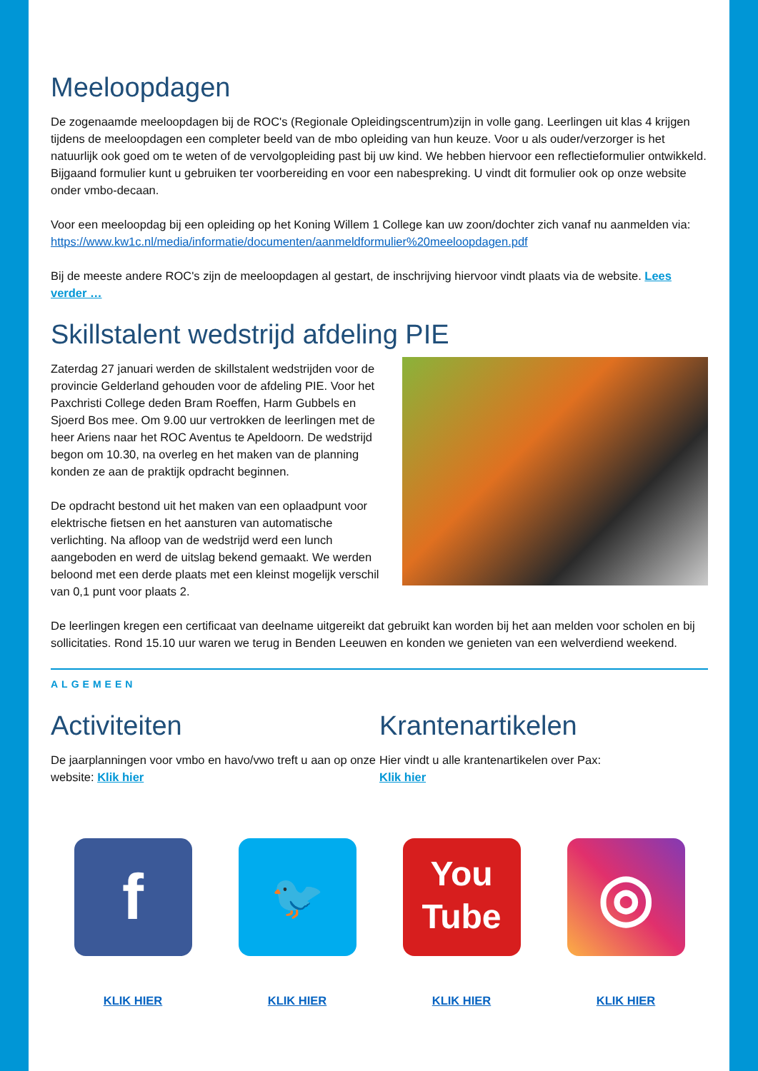Meeloopdagen
De zogenaamde meeloopdagen bij de ROC's (Regionale Opleidingscentrum)zijn in volle gang. Leerlingen uit klas 4 krijgen tijdens de meeloopdagen een completer beeld van de mbo opleiding van hun keuze. Voor u als ouder/verzorger is het natuurlijk ook goed om te weten of de vervolgopleiding past bij uw kind. We hebben hiervoor een reflectieformulier ontwikkeld. Bijgaand formulier kunt u gebruiken ter voorbereiding en voor een nabespreking. U vindt dit formulier ook op onze website onder vmbo-decaan.
Voor een meeloopdag bij een opleiding op het Koning Willem 1 College kan uw zoon/dochter zich vanaf nu aanmelden via: https://www.kw1c.nl/media/informatie/documenten/aanmeldformulier%20meeloopdagen.pdf
Bij de meeste andere ROC's zijn de meeloopdagen al gestart, de inschrijving hiervoor vindt plaats via de website. Lees verder …
Skillstalent wedstrijd afdeling PIE
Zaterdag 27 januari werden de skillstalent wedstrijden voor de provincie Gelderland gehouden voor de afdeling PIE. Voor het Paxchristi College deden Bram Roeffen, Harm Gubbels en Sjoerd Bos mee. Om 9.00 uur vertrokken de leerlingen met de heer Ariens naar het ROC Aventus te Apeldoorn. De wedstrijd begon om 10.30, na overleg en het maken van de planning konden ze aan de praktijk opdracht beginnen.
De opdracht bestond uit het maken van een oplaadpunt voor elektrische fietsen en het aansturen van automatische verlichting. Na afloop van de wedstrijd werd een lunch aangeboden en werd de uitslag bekend gemaakt. We werden beloond met een derde plaats met een kleinst mogelijk verschil van 0,1 punt voor plaats 2.
De leerlingen kregen een certificaat van deelname uitgereikt dat gebruikt kan worden bij het aan melden voor scholen en bij sollicitaties. Rond 15.10 uur waren we terug in Benden Leeuwen en konden we genieten van een welverdiend weekend.
ALGEMEEN
Activiteiten
De jaarplanningen voor vmbo en havo/vwo treft u aan op onze website: Klik hier
Krantenartikelen
Hier vindt u alle krantenartikelen over Pax:
Klik hier
f
KLIK HIER
🐦
KLIK HIER
You
Tube
KLIK HIER
◎
KLIK HIER